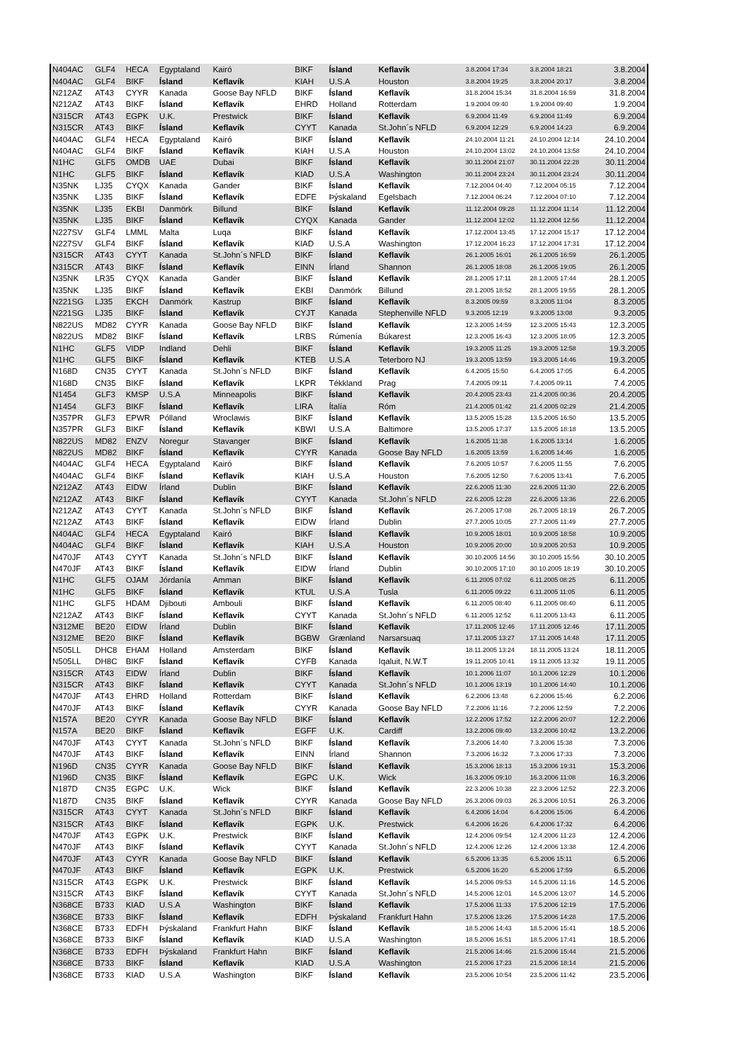| N404AC | GLF4 | HECA | Egyptaland | Kairó | BIKF | Ísland | Keflavík | 3.8.2004 17:34 | 3.8.2004 18:21 | 3.8.2004 |
| N404AC | GLF4 | BIKF | Ísland | Keflavík | KIAH | U.S.A | Houston | 3.8.2004 19:25 | 3.8.2004 20:17 | 3.8.2004 |
| N212AZ | AT43 | CYYR | Kanada | Goose Bay NFLD | BIKF | Ísland | Keflavík | 31.8.2004 15:34 | 31.8.2004 16:59 | 31.8.2004 |
| N212AZ | AT43 | BIKF | Ísland | Keflavík | EHRD | Holland | Rotterdam | 1.9.2004 09:40 | 1.9.2004 09:40 | 1.9.2004 |
| N315CR | AT43 | EGPK | U.K. | Prestwick | BIKF | Ísland | Keflavík | 6.9.2004 11:49 | 6.9.2004 11:49 | 6.9.2004 |
| N315CR | AT43 | BIKF | Ísland | Keflavík | CYYT | Kanada | St.John´s NFLD | 6.9.2004 12:29 | 6.9.2004 14:23 | 6.9.2004 |
| N404AC | GLF4 | HECA | Egyptaland | Kairó | BIKF | Ísland | Keflavík | 24.10.2004 11:21 | 24.10.2004 12:14 | 24.10.2004 |
| N404AC | GLF4 | BIKF | Ísland | Keflavík | KIAH | U.S.A | Houston | 24.10.2004 13:02 | 24.10.2004 13:58 | 24.10.2004 |
| N1HC | GLF5 | OMDB | UAE | Dubai | BIKF | Ísland | Keflavík | 30.11.2004 21:07 | 30.11.2004 22:28 | 30.11.2004 |
| N1HC | GLF5 | BIKF | Ísland | Keflavík | KIAD | U.S.A | Washington | 30.11.2004 23:24 | 30.11.2004 23:24 | 30.11.2004 |
| N35NK | LJ35 | CYQX | Kanada | Gander | BIKF | Ísland | Keflavík | 7.12.2004 04:40 | 7.12.2004 05:15 | 7.12.2004 |
| N35NK | LJ35 | BIKF | Ísland | Keflavík | EDFE | Þýskaland | Egelsbach | 7.12.2004 06:24 | 7.12.2004 07:10 | 7.12.2004 |
| N35NK | LJ35 | EKBI | Danmörk | Billund | BIKF | Ísland | Keflavík | 11.12.2004 09:28 | 11.12.2004 11:14 | 11.12.2004 |
| N35NK | LJ35 | BIKF | Ísland | Keflavík | CYQX | Kanada | Gander | 11.12.2004 12:02 | 11.12.2004 12:56 | 11.12.2004 |
| N227SV | GLF4 | LMML | Malta | Luqa | BIKF | Ísland | Keflavík | 17.12.2004 13:45 | 17.12.2004 15:17 | 17.12.2004 |
| N227SV | GLF4 | BIKF | Ísland | Keflavík | KIAD | U.S.A | Washington | 17.12.2004 16:23 | 17.12.2004 17:31 | 17.12.2004 |
| N315CR | AT43 | CYYT | Kanada | St.John´s NFLD | BIKF | Ísland | Keflavík | 26.1.2005 16:01 | 26.1.2005 16:59 | 26.1.2005 |
| N315CR | AT43 | BIKF | Ísland | Keflavík | EINN | Írland | Shannon | 26.1.2005 18:08 | 26.1.2005 19:05 | 26.1.2005 |
| N35NK | LR35 | CYQX | Kanada | Gander | BIKF | Ísland | Keflavík | 28.1.2005 17:11 | 28.1.2005 17:44 | 28.1.2005 |
| N35NK | LJ35 | BIKF | Ísland | Keflavík | EKBI | Danmörk | Billund | 28.1.2005 18:52 | 28.1.2005 19:55 | 28.1.2005 |
| N221SG | LJ35 | EKCH | Danmörk | Kastrup | BIKF | Ísland | Keflavík | 8.3.2005 09:59 | 8.3.2005 11:04 | 8.3.2005 |
| N221SG | LJ35 | BIKF | Ísland | Keflavík | CYJT | Kanada | Stephenville NFLD | 9.3.2005 12:19 | 9.3.2005 13:08 | 9.3.2005 |
| N822US | MD82 | CYYR | Kanada | Goose Bay NFLD | BIKF | Ísland | Keflavík | 12.3.2005 14:59 | 12.3.2005 15:43 | 12.3.2005 |
| N822US | MD82 | BIKF | Ísland | Keflavík | LRBS | Rúmenía | Búkarest | 12.3.2005 16:43 | 12.3.2005 18:05 | 12.3.2005 |
| N1HC | GLF5 | VIDP | Indland | Dehli | BIKF | Ísland | Keflavík | 19.3.2005 11:25 | 19.3.2005 12:58 | 19.3.2005 |
| N1HC | GLF5 | BIKF | Ísland | Keflavík | KTEB | U.S.A | Teterboro NJ | 19.3.2005 13:59 | 19.3.2005 14:46 | 19.3.2005 |
| N168D | CN35 | CYYT | Kanada | St.John´s NFLD | BIKF | Ísland | Keflavík | 6.4.2005 15:50 | 6.4.2005 17:05 | 6.4.2005 |
| N168D | CN35 | BIKF | Ísland | Keflavík | LKPR | Tékkland | Prag | 7.4.2005 09:11 | 7.4.2005 09:11 | 7.4.2005 |
| N1454 | GLF3 | KMSP | U.S.A | Minneapolis | BIKF | Ísland | Keflavík | 20.4.2005 23:43 | 21.4.2005 00:36 | 20.4.2005 |
| N1454 | GLF3 | BIKF | Ísland | Keflavík | LIRA | Ítalía | Róm | 21.4.2005 01:42 | 21.4.2005 02:29 | 21.4.2005 |
| N357PR | GLF3 | EPWR | Pólland | Wroclawis | BIKF | Ísland | Keflavík | 13.5.2005 15:28 | 13.5.2005 16:50 | 13.5.2005 |
| N357PR | GLF3 | BIKF | Ísland | Keflavík | KBWI | U.S.A | Baltimore | 13.5.2005 17:37 | 13.5.2005 18:18 | 13.5.2005 |
| N822US | MD82 | ENZV | Noregur | Stavanger | BIKF | Ísland | Keflavík | 1.6.2005 11:38 | 1.6.2005 13:14 | 1.6.2005 |
| N822US | MD82 | BIKF | Ísland | Keflavík | CYYR | Kanada | Goose Bay NFLD | 1.6.2005 13:59 | 1.6.2005 14:46 | 1.6.2005 |
| N404AC | GLF4 | HECA | Egyptaland | Kairó | BIKF | Ísland | Keflavík | 7.6.2005 10:57 | 7.6.2005 11:55 | 7.6.2005 |
| N404AC | GLF4 | BIKF | Ísland | Keflavík | KIAH | U.S.A | Houston | 7.6.2005 12:50 | 7.6.2005 13:41 | 7.6.2005 |
| N212AZ | AT43 | EIDW | Írland | Dublin | BIKF | Ísland | Keflavík | 22.6.2005 11:30 | 22.6.2005 11:30 | 22.6.2005 |
| N212AZ | AT43 | BIKF | Ísland | Keflavík | CYYT | Kanada | St.John´s NFLD | 22.6.2005 12:28 | 22.6.2005 13:36 | 22.6.2005 |
| N212AZ | AT43 | CYYT | Kanada | St.John´s NFLD | BIKF | Ísland | Keflavík | 26.7.2005 17:08 | 26.7.2005 18:19 | 26.7.2005 |
| N212AZ | AT43 | BIKF | Ísland | Keflavík | EIDW | Írland | Dublin | 27.7.2005 10:05 | 27.7.2005 11:49 | 27.7.2005 |
| N404AC | GLF4 | HECA | Egyptaland | Kairó | BIKF | Ísland | Keflavík | 10.9.2005 18:01 | 10.9.2005 18:58 | 10.9.2005 |
| N404AC | GLF4 | BIKF | Ísland | Keflavík | KIAH | U.S.A | Houston | 10.9.2005 20:00 | 10.9.2005 20:53 | 10.9.2005 |
| N470JF | AT43 | CYYT | Kanada | St.John´s NFLD | BIKF | Ísland | Keflavík | 30.10.2005 14:56 | 30.10.2005 15:56 | 30.10.2005 |
| N470JF | AT43 | BIKF | Ísland | Keflavík | EIDW | Írland | Dublin | 30.10.2005 17:10 | 30.10.2005 18:19 | 30.10.2005 |
| N1HC | GLF5 | OJAM | Jórdanía | Amman | BIKF | Ísland | Keflavík | 6.11.2005 07:02 | 6.11.2005 08:25 | 6.11.2005 |
| N1HC | GLF5 | BIKF | Ísland | Keflavík | KTUL | U.S.A | Tusla | 6.11.2005 09:22 | 6.11.2005 11:05 | 6.11.2005 |
| N1HC | GLF5 | HDAM | Djibouti | Ambouli | BIKF | Ísland | Keflavík | 6.11.2005 08:40 | 6.11.2005 08:40 | 6.11.2005 |
| N212AZ | AT43 | BIKF | Ísland | Keflavík | CYYT | Kanada | St.John´s NFLD | 6.11.2005 12:52 | 6.11.2005 13:43 | 6.11.2005 |
| N312ME | BE20 | EIDW | Írland | Dublin | BIKF | Ísland | Keflavík | 17.11.2005 12:46 | 17.11.2005 12:46 | 17.11.2005 |
| N312ME | BE20 | BIKF | Ísland | Keflavík | BGBW | Grænland | Narsarsuaq | 17.11.2005 13:27 | 17.11.2005 14:48 | 17.11.2005 |
| N505LL | DHC8 | EHAM | Holland | Amsterdam | BIKF | Ísland | Keflavík | 18.11.2005 13:24 | 18.11.2005 13:24 | 18.11.2005 |
| N505LL | DH8C | BIKF | Ísland | Keflavík | CYFB | Kanada | Iqaluit, N.W.T | 19.11.2005 10:41 | 19.11.2005 13:32 | 19.11.2005 |
| N315CR | AT43 | EIDW | Írland | Dublin | BIKF | Ísland | Keflavík | 10.1.2006 11:07 | 10.1.2006 12:29 | 10.1.2006 |
| N315CR | AT43 | BIKF | Ísland | Keflavík | CYYT | Kanada | St.John´s NFLD | 10.1.2006 13:19 | 10.1.2006 14:40 | 10.1.2006 |
| N470JF | AT43 | EHRD | Holland | Rotterdam | BIKF | Ísland | Keflavík | 6.2.2006 13:48 | 6.2.2006 15:46 | 6.2.2006 |
| N470JF | AT43 | BIKF | Ísland | Keflavík | CYYR | Kanada | Goose Bay NFLD | 7.2.2006 11:16 | 7.2.2006 12:59 | 7.2.2006 |
| N157A | BE20 | CYYR | Kanada | Goose Bay NFLD | BIKF | Ísland | Keflavík | 12.2.2006 17:52 | 12.2.2006 20:07 | 12.2.2006 |
| N157A | BE20 | BIKF | Ísland | Keflavík | EGFF | U.K. | Cardiff | 13.2.2006 09:40 | 13.2.2006 10:42 | 13.2.2006 |
| N470JF | AT43 | CYYT | Kanada | St.John´s NFLD | BIKF | Ísland | Keflavík | 7.3.2006 14:40 | 7.3.2006 15:38 | 7.3.2006 |
| N470JF | AT43 | BIKF | Ísland | Keflavík | EINN | Írland | Shannon | 7.3.2006 16:32 | 7.3.2006 17:33 | 7.3.2006 |
| N196D | CN35 | CYYR | Kanada | Goose Bay NFLD | BIKF | Ísland | Keflavík | 15.3.2006 18:13 | 15.3.2006 19:31 | 15.3.2006 |
| N196D | CN35 | BIKF | Ísland | Keflavík | EGPC | U.K. | Wick | 16.3.2006 09:10 | 16.3.2006 11:08 | 16.3.2006 |
| N187D | CN35 | EGPC | U.K. | Wick | BIKF | Ísland | Keflavík | 22.3.2006 10:38 | 22.3.2006 12:52 | 22.3.2006 |
| N187D | CN35 | BIKF | Ísland | Keflavík | CYYR | Kanada | Goose Bay NFLD | 26.3.2006 09:03 | 26.3.2006 10:51 | 26.3.2006 |
| N315CR | AT43 | CYYT | Kanada | St.John´s NFLD | BIKF | Ísland | Keflavík | 6.4.2006 14:04 | 6.4.2006 15:06 | 6.4.2006 |
| N315CR | AT43 | BIKF | Ísland | Keflavík | EGPK | U.K. | Prestwick | 6.4.2006 16:26 | 6.4.2006 17:32 | 6.4.2006 |
| N470JF | AT43 | EGPK | U.K. | Prestwick | BIKF | Ísland | Keflavík | 12.4.2006 09:54 | 12.4.2006 11:23 | 12.4.2006 |
| N470JF | AT43 | BIKF | Ísland | Keflavík | CYYT | Kanada | St.John´s NFLD | 12.4.2006 12:26 | 12.4.2006 13:38 | 12.4.2006 |
| N470JF | AT43 | CYYR | Kanada | Goose Bay NFLD | BIKF | Ísland | Keflavík | 6.5.2006 13:35 | 6.5.2006 15:11 | 6.5.2006 |
| N470JF | AT43 | BIKF | Ísland | Keflavík | EGPK | U.K. | Prestwick | 6.5.2006 16:20 | 6.5.2006 17:59 | 6.5.2006 |
| N315CR | AT43 | EGPK | U.K. | Prestwick | BIKF | Ísland | Keflavík | 14.5.2006 09:53 | 14.5.2006 11:16 | 14.5.2006 |
| N315CR | AT43 | BIKF | Ísland | Keflavík | CYYT | Kanada | St.John´s NFLD | 14.5.2006 12:01 | 14.5.2006 13:07 | 14.5.2006 |
| N368CE | B733 | KIAD | U.S.A | Washington | BIKF | Ísland | Keflavík | 17.5.2006 11:33 | 17.5.2006 12:19 | 17.5.2006 |
| N368CE | B733 | BIKF | Ísland | Keflavík | EDFH | Þýskaland | Frankfurt Hahn | 17.5.2006 13:26 | 17.5.2006 14:28 | 17.5.2006 |
| N368CE | B733 | EDFH | Þýskaland | Frankfurt Hahn | BIKF | Ísland | Keflavík | 18.5.2006 14:43 | 18.5.2006 15:41 | 18.5.2006 |
| N368CE | B733 | BIKF | Ísland | Keflavík | KIAD | U.S.A | Washington | 18.5.2006 16:51 | 18.5.2006 17:41 | 18.5.2006 |
| N368CE | B733 | EDFH | Þýskaland | Frankfurt Hahn | BIKF | Ísland | Keflavík | 21.5.2006 14:46 | 21.5.2006 15:44 | 21.5.2006 |
| N368CE | B733 | BIKF | Ísland | Keflavík | KIAD | U.S.A | Washington | 21.5.2006 17:23 | 21.5.2006 18:14 | 21.5.2006 |
| N368CE | B733 | KIAD | U.S.A | Washington | BIKF | Ísland | Keflavík | 23.5.2006 10:54 | 23.5.2006 11:42 | 23.5.2006 |